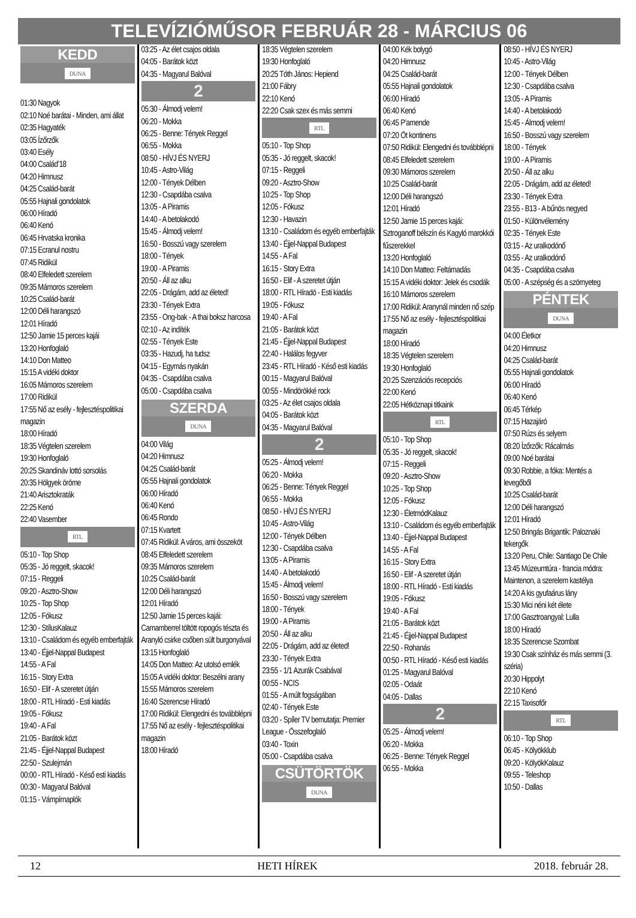TELEVÍZIÓMŰSOR FEBRUÁR 28 - MÁRCIUS 06
KEDD
DUNA
01:30 Nagyok
02:10 Noé barátai - Minden, ami állat
02:35 Hagyaték
03:05 Ízőrzők
03:40 Esély
04:00 Család’18
04:20 Himnusz
04:25 Család-barát
05:55 Hajnali gondolatok
06:00 Híradó
06:40 Kenó
06:45 Hrvatska kronika
07:15 Ecranul nostru
07:45 Ridikül
08:40 Elfeledett szerelem
09:35 Mámoros szerelem
10:25 Család-barát
12:00 Déli harangszó
12:01 Híradó
12:50 Jamie 15 perces kajái
13:20 Honfoglaló
14:10 Don Matteo
15:15 A vidéki doktor
16:05 Mámoros szerelem
17:00 Ridikül
17:55 Nő az esély - fejlesztéspolitikai magazin
18:00 Híradó
18:35 Végtelen szerelem
19:30 Honfoglaló
20:25 Skandináv lottó sorsolás
20:35 Hölgyek öröme
21:40 Arisztokraták
22:25 Kenó
22:40 Vasember
RTL
05:10 - Top Shop
05:35 - Jó reggelt, skacok!
07:15 - Reggeli
09:20 - Asztro-Show
10:25 - Top Shop
12:05 - Fókusz
12:30 - StílusKalauz
13:10 - Családom és egyéb emberfajták
13:40 - Éjjel-Nappal Budapest
14:55 - A Fal
16:15 - Story Extra
16:50 - Elif - A szeretet útján
18:00 - RTL Híradó - Esti kiadás
19:05 - Fókusz
19:40 - A Fal
21:05 - Barátok közt
21:45 - Éjjel-Nappal Budapest
22:50 - Szulejmán
00:00 - RTL Híradó - Késő esti kiadás
00:30 - Magyarul Balóval
01:15 - Vámpírnaplók
03:25 - Az élet csajos oldala
04:05 - Barátok közt
04:35 - Magyarul Balóval
2
05:30 - Álmodj velem!
06:20 - Mokka
06:25 - Benne: Tények Reggel
06:55 - Mokka
08:50 - HÍVJ ÉS NYERJ
10:45 - Astro-Világ
12:00 - Tények Délben
12:30 - Csapdába csalva
13:05 - A Piramis
14:40 - A betolakodó
15:45 - Álmodj velem!
16:50 - Bosszú vagy szerelem
18:00 - Tények
19:00 - A Piramis
20:50 - Áll az alku
22:05 - Drágám, add az életed!
23:30 - Tények Extra
23:55 - Ong-bak - A thai boksz harcosa
02:10 - Az indíték
02:55 - Tények Este
03:35 - Hazudj, ha tudsz
04:15 - Egymás nyakán
04:35 - Csapdába csalva
05:00 - Csapdába csalva
SZERDA
DUNA
04:00 Világ
04:20 Himnusz
04:25 Család-barát
05:55 Hajnali gondolatok
06:00 Híradó
06:40 Kenó
06:45 Rondo
07:15 Kvartett
07:45 Ridikül: A város, ami összeköt
08:45 Elfeledett szerelem
09:35 Mámoros szerelem
10:25 Család-barát
12:00 Déli harangszó
12:01 Híradó
12:50 Jamie 15 perces kajái: Camamberrel töltött ropogós tészta és Aranyló csirke csőben sült burgonyával
13:15 Honfoglaló
14:05 Don Matteo: Az utolsó emlék
15:05 A vidéki doktor: Beszélni arany
15:55 Mámoros szerelem
16:40 Szerencse Híradó
17:00 Ridikül: Elengedni és továbblépni
17:55 Nő az esély - fejlesztéspolitikai magazin
18:00 Híradó
18:35 Végtelen szerelem
19:30 Honfoglaló
20:25 Tóth János: Hepiend
21:00 Fábry
22:10 Kenó
22:20 Csak szex és más semmi
RTL
05:10 - Top Shop
05:35 - Jó reggelt, skacok!
07:15 - Reggeli
09:20 - Asztro-Show
10:25 - Top Shop
12:05 - Fókusz
12:30 - Havazin
13:10 - Családom és egyéb emberfajták
13:40 - Éjjel-Nappal Budapest
14:55 - A Fal
16:15 - Story Extra
16:50 - Elif - A szeretet útján
18:00 - RTL Híradó - Esti kiadás
19:05 - Fókusz
19:40 - A Fal
21:05 - Barátok közt
21:45 - Éjjel-Nappal Budapest
22:40 - Halálos fegyver
23:45 - RTL Híradó - Késő esti kiadás
00:15 - Magyarul Balóval
00:55 - Mindörökké rock
03:25 - Az élet csajos oldala
04:05 - Barátok közt
04:35 - Magyarul Balóval
2
05:25 - Álmodj velem!
06:20 - Mokka
06:25 - Benne: Tények Reggel
06:55 - Mokka
08:50 - HÍVJ ÉS NYERJ
10:45 - Astro-Világ
12:00 - Tények Délben
12:30 - Csapdába csalva
13:05 - A Piramis
14:40 - A betolakodó
15:45 - Álmodj velem!
16:50 - Bosszú vagy szerelem
18:00 - Tények
19:00 - A Piramis
20:50 - Áll az alku
22:05 - Drágám, add az életed!
23:30 - Tények Extra
23:55 - 1/1 Azurák Csabával
00:55 - NCIS
01:55 - A múlt fogságában
02:40 - Tények Este
03:20 - Spíler TV bemutatja: Premier League - Összefoglaló
03:40 - Toxin
05:00 - Csapdába csalva
CSÜTÖRTÖK
DUNA
04:00 Kék bolygó
04:20 Himnusz
04:25 Család-barát
05:55 Hajnali gondolatok
06:00 Híradó
06:40 Kenó
06:45 P’amende
07:20 Öt kontinens
07:50 Ridikül: Elengedni és továbblépni
08:45 Elfeledett szerelem
09:30 Mámoros szerelem
10:25 Család-barát
12:00 Déli harangszó
12:01 Híradó
12:50 Jamie 15 perces kajái: Sztroganoff bélszín és Kagyló marokkói fűszerekkel
13:20 Honfoglaló
14:10 Don Matteo: Feltámadás
15:15 A vidéki doktor: Jelek és csodák
16:10 Mámoros szerelem
17:00 Ridikül: Aranynál minden nő szép
17:55 Nő az esély - fejlesztéspolitikai magazin
18:00 Híradó
18:35 Végtelen szerelem
19:30 Honfoglaló
20:25 Szenzációs recepciós
22:00 Kenó
22:05 Hétköznapi titkaink
RTL
05:10 - Top Shop
05:35 - Jó reggelt, skacok!
07:15 - Reggeli
09:20 - Asztro-Show
10:25 - Top Shop
12:05 - Fókusz
12:30 - ÉletmódKalauz
13:10 - Családom és egyéb emberfajták
13:40 - Éjjel-Nappal Budapest
14:55 - A Fal
16:15 - Story Extra
16:50 - Elif - A szeretet útján
18:00 - RTL Híradó - Esti kiadás
19:05 - Fókusz
19:40 - A Fal
21:05 - Barátok közt
21:45 - Éjjel-Nappal Budapest
22:50 - Rohanás
00:50 - RTL Híradó - Késő esti kiadás
01:25 - Magyarul Balóval
02:05 - Odaát
04:05 - Dallas
2
05:25 - Álmodj velem!
06:20 - Mokka
06:25 - Benne: Tények Reggel
06:55 - Mokka
08:50 - HÍVJ ÉS NYERJ
10:45 - Astro-Világ
12:00 - Tények Délben
12:30 - Csapdába csalva
13:05 - A Piramis
14:40 - A betolakodó
15:45 - Álmodj velem!
16:50 - Bosszú vagy szerelem
18:00 - Tények
19:00 - A Piramis
20:50 - Áll az alku
22:05 - Drágám, add az életed!
23:30 - Tények Extra
23:55 - B13 - A bűnös negyed
01:50 - Különvélemény
02:35 - Tények Este
03:15 - Az uralkodónő
03:55 - Az uralkodónő
04:35 - Csapdába csalva
05:00 - A szépség és a szörnyeteg
PÉNTEK
DUNA
04:00 Életkor
04:20 Himnusz
04:25 Család-barát
05:55 Hajnali gondolatok
06:00 Híradó
06:40 Kenó
06:45 Térkép
07:15 Hazajáró
07:50 Rúzs és selyem
08:20 Ízőrzők: Rácalmás
09:00 Noé barátai
09:30 Robbie, a fóka: Mentés a levegőből
10:25 Család-barát
12:00 Déli harangszó
12:01 Híradó
12:50 Bringás Brigantik: Paloznaki tekergők
13:20 Peru, Chile: Santiago De Chile
13:45 Múzeumtúra - francia módra: Maintenon, a szerelem kastélya
14:20 A kis gyufaárus lány
15:30 Mici néni két élete
17:00 Gasztroangyal: Lulla
18:00 Híradó
18:35 Szerencse Szombat
19:30 Csak színház és más semmi (3. széria)
20:30 Hippolyt
22:10 Kenó
22:15 Taxisofőr
RTL
06:10 - Top Shop
06:45 - Kölyökklub
09:20 - KölyökKalauz
09:55 - Teleshop
10:50 - Dallas
12 HETI HÍREK 2018. február 28.